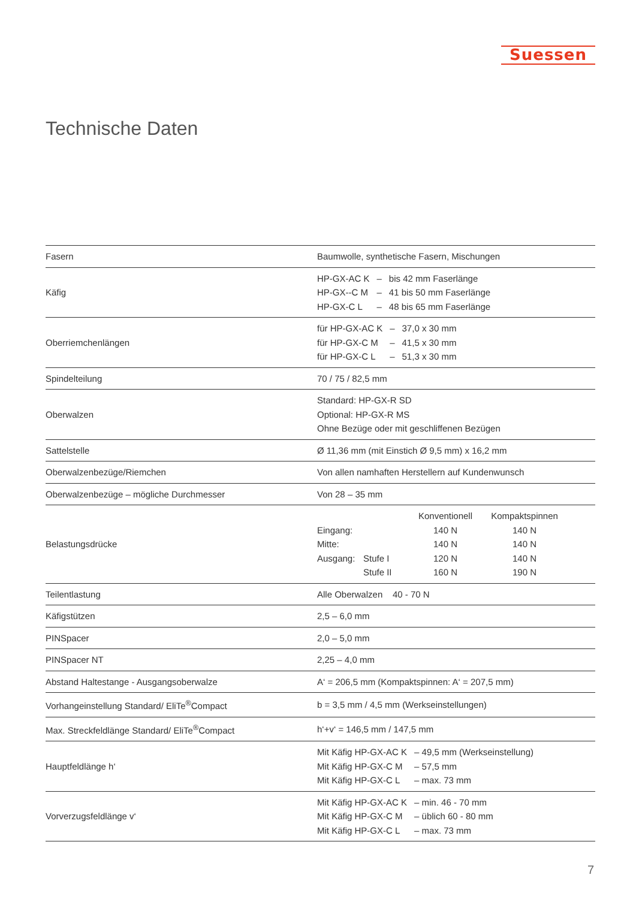Suessen
Technische Daten
| Fasern | Baumwolle, synthetische Fasern, Mischungen |
| Käfig | / HP-GX-AC K / – / bis 42 mm Faserlänge / / HP-GX--C M / – / 41 bis 50 mm Faserlänge / / HP-GX-C L / – / 48 bis 65 mm Faserlänge / |
| Oberriemchenlängen | / für HP-GX-AC K / – / 37,0 x 30 mm / / für HP-GX-C M / – / 41,5 x 30 mm / / für HP-GX-C L / – / 51,3 x 30 mm / |
| Spindelteilung | 70 / 75 / 82,5 mm |
| Oberwalzen | Standard: HP-GX-R SD Optional: HP-GX-R MS Ohne Bezüge oder mit geschliffenen Bezügen |
| Sattelstelle | Ø 11,36 mm (mit Einstich Ø 9,5 mm) x 16,2 mm |
| Oberwalzenbezüge/Riemchen | Von allen namhaften Herstellern auf Kundenwunsch |
| Oberwalzenbezüge – mögliche Durchmesser | Von 28 – 35 mm |
| Belastungsdrücke | / / / Konventionell / Kompaktspinnen / / Eingang: / / 140 N / 140 N / / Mitte: / / 140 N / 140 N / / Ausgang: / Stufe I / 120 N / 140 N / / / Stufe II / 160 N / 190 N / |
| Teilentlastung | Alle Oberwalzen 40 - 70 N |
| Käfigstützen | 2,5 – 6,0 mm |
| PINSpacer | 2,0 – 5,0 mm |
| PINSpacer NT | 2,25 – 4,0 mm |
| Abstand Haltestange - Ausgangsoberwalze | A‘ = 206,5 mm (Kompaktspinnen: A‘ = 207,5 mm) |
| Vorhangeinstellung Standard/ EliTe<sup>®</sup>Compact | b = 3,5 mm / 4,5 mm (Werkseinstellungen) |
| Max. Streckfeldlänge Standard/ EliTe<sup>®</sup>Compact | h‘+v‘ = 146,5 mm / 147,5 mm |
| Hauptfeldlänge h‘ | / Mit Käfig HP-GX-AC K / – 49,5 mm (Werkseinstellung) / / Mit Käfig HP-GX-C M / – 57,5 mm / / Mit Käfig HP-GX-C L / – max. 73 mm / |
| Vorverzugsfeldlänge v‘ | / Mit Käfig HP-GX-AC K / – min. 46 - 70 mm / / Mit Käfig HP-GX-C M / – üblich 60 - 80 mm / / Mit Käfig HP-GX-C L / – max. 73 mm / |
7